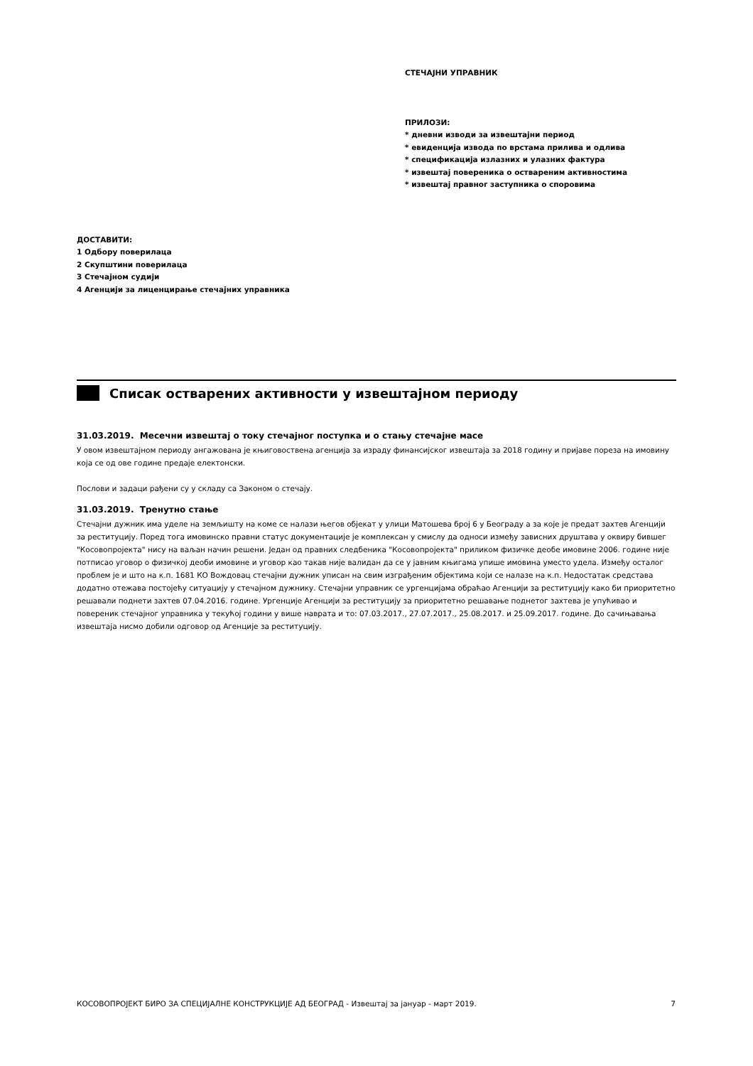СТЕЧАЈНИ УПРАВНИК
ПРИЛОЗИ:
* дневни изводи за извештајни период
* евиденција извода по врстама прилива и одлива
* спецификација излазних и улазних фактура
* извештај повереника о оствареним активностима
* извештај правног заступника о споровима
ДОСТАВИТИ:
1 Одбору поверилаца
2 Скупштини поверилаца
3 Стечајном судији
4 Агенцији за лиценцирање стечајних управника
Списак остварених активности у извештајном периоду
31.03.2019. Месечни извештај о току стечајног поступка и о стању стечајне масе
У овом извештајном периоду ангажована је књиговоствена агенција за израду финансијског извештаја за 2018 годину и пријаве пореза на имовину која се од ове године предаје електонски.
Послови и задаци рађени су у складу са Законом о стечају.
31.03.2019. Тренутно стање
Стечајни дужник има уделе на земљишту на коме се налази његов објекат у улици Матошева број 6 у Београду а за које је предат захтев Агенцији за реституцију. Поред тога имовинско правни статус документације је комплексан у смислу да односи између зависних друштава у оквиру бившег "Косовопројекта" нису на ваљан начин решени. Један од правних следбеника "Косовопројекта" приликом физичке деобе имовине 2006. године није потписао уговор о физичкој деоби имовине и уговор као такав није валидан да се у јавним књигама упише имовина уместо удела. Између осталог проблем је и што на к.п. 1681 КО Вождовац стечајни дужник уписан на свим изграђеним објектима који се налазе на к.п. Недостатак средстава додатно отежава постојећу ситуацију у стечајном дужнику. Стечајни управник се ургенцијама обраћао Агенцији за реституцију како би приоритетно решавали поднети захтев 07.04.2016. године. Ургенције Агенцији за реституцију за приоритетно решавање поднетог захтева је упућивао и повереник стечајног управника у текућој години у више наврата и то: 07.03.2017., 27.07.2017., 25.08.2017. и 25.09.2017. године. До сачињавања извештаја нисмо добили одговор од Агенције за реституцију.
КОСОВОПРОЈЕКТ БИРО ЗА СПЕЦИЈАЛНЕ КОНСТРУКЦИЈЕ АД БЕОГРАД - Извештај за јануар - март 2019. 7